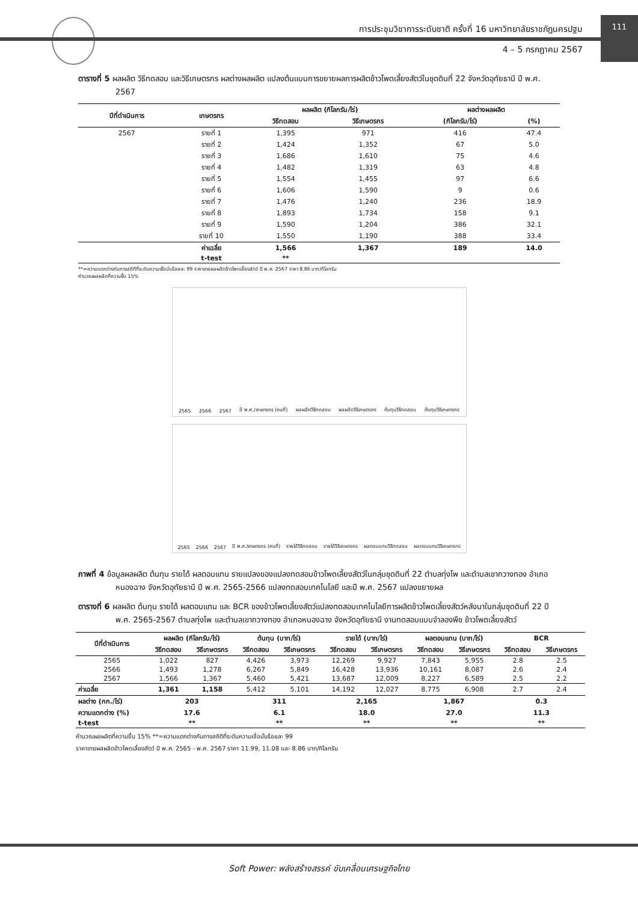การประชุมวิชาการระดับชาติ ครั้งที่ 16 มหาวิทยาลัยราชภัฏนครปฐม
4 – 5 กรกฎาคม 2567
111
ตารางที่ 5 ผลผลิต วิธีทดสอบ และวิธีเกษตรกร ผลต่างผลผลิต แปลงต้นแบบการขยายผลการผลิตข้าวโพดเลี้ยงสัตว์ในชุดดินที่ 22 จังหวัดอุทัยธานี ปี พ.ศ. 2567
| ปีที่ดำเนินการ | เกษตรกร | ผลผลิต (กิโลกรัม/ไร่) | | ผลต่างผลผลิต | |
| --- | --- | --- | --- | --- | --- |
| | | วิธีทดสอบ | วิธีเกษตรกร | (กิโลกรัม/ไร่) | (%) |
| 2567 | รายที่ 1 | 1,395 | 971 | 416 | 47.4 |
| | รายที่ 2 | 1,424 | 1,352 | 67 | 5.0 |
| | รายที่ 3 | 1,686 | 1,610 | 75 | 4.6 |
| | รายที่ 4 | 1,482 | 1,319 | 63 | 4.8 |
| | รายที่ 5 | 1,554 | 1,455 | 97 | 6.6 |
| | รายที่ 6 | 1,606 | 1,590 | 9 | 0.6 |
| | รายที่ 7 | 1,476 | 1,240 | 236 | 18.9 |
| | รายที่ 8 | 1,893 | 1,734 | 158 | 9.1 |
| | รายที่ 9 | 1,590 | 1,204 | 386 | 32.1 |
| | รายที่ 10 | 1,550 | 1,190 | 388 | 33.4 |
| | ค่าเฉลี่ย | 1,566 | 1,367 | 189 | 14.0 |
| | t-test | ** | | | |
**=ความแตกต่างกันทางสถิติที่ระดับความเชื่อมั่นร้อยละ 99 ราคาขายผลผลิตข้าวโพดเลี้ยงสัตว์ ปี พ.ศ. 2567 ราคา 8.86 บาท/กิโลกรัม
คำนวณผลผลิตที่ความชื้น 15%
2565 2566 2567 ปี พ.ศ./เกษตรกร (คนที่) ผลผลิตวิธีทดสอบ ผลผลิตวิธีเกษตรกร ต้นทุนวิธีทดสอบ ต้นทุนวิธีเกษตรกร
2565 2566 2567 ปี พ.ศ./เกษตรกร (คนที่) รายได้วิธีทดสอบ รายได้วิธีเกษตรกร ผลตอบแทนวิธีทดสอบ ผลตอบแทนวิธีเกษตรกร
ภาพที่ 4 ข้อมูลผลผลิต ต้นทุน รายได้ ผลตอบแทน รายแปลงของแปลงทดสอบข้าวโพดเลี้ยงสัตว์ในกลุ่มชุดดินที่ 22 ตำบลทุ่งโพ และตำบลเขากวางทอง อำเภอหนองฉาง จังหวัดอุทัยธานี ปี พ.ศ. 2565-2566 แปลงทดสอบเทคโนโลยี และปี พ.ศ. 2567 แปลงขยายผล
ตารางที่ 6 ผลผลิต ต้นทุน รายได้ ผลตอบแทน และ BCR ของข้าวโพดเลี้ยงสัตว์แปลงทดสอบเทคโนโลยีการผลิตข้าวโพดเลี้ยงสัตว์หลังนาในกลุ่มชุดดินที่ 22 ปี พ.ศ. 2565-2567 ตำบลทุ่งโพ และตำบลเขากวางทอง อำเภอหนองฉาง จังหวัดอุทัยธานี งานทดสอบแบบจำลองพืช ข้าวโพดเลี้ยงสัตว์
| ปีที่ดำเนินการ | ผลผลิต (กิโลกรัม/ไร่) | | ต้นทุน (บาท/ไร่) | | รายได้ (บาท/ไร่) | | ผลตอบแทน (บาท/ไร่) | | BCR | |
| --- | --- | --- | --- | --- | --- | --- | --- | --- | --- | --- |
| | วิธีทดสอบ | วิธีเกษตรกร | วิธีทดสอบ | วิธีเกษตรกร | วิธีทดสอบ | วิธีเกษตรกร | วิธีทดสอบ | วิธีเกษตรกร | วิธีทดสอบ | วิธีเกษตรกร |
| 2565 | 1,022 | 827 | 4,426 | 3,973 | 12,269 | 9,927 | 7,843 | 5,955 | 2.8 | 2.5 |
| 2566 | 1,493 | 1,278 | 6,267 | 5,849 | 16,428 | 13,936 | 10,161 | 8,087 | 2.6 | 2.4 |
| 2567 | 1,566 | 1,367 | 5,460 | 5,421 | 13,687 | 12,009 | 8,227 | 6,589 | 2.5 | 2.2 |
| ค่าเฉลี่ย | 1,361 | 1,158 | 5,412 | 5,101 | 14,192 | 12,027 | 8,775 | 6,908 | 2.7 | 2.4 |
| ผลต่าง (กก./ไร่) | 203 | | 311 | | 2,165 | | 1,867 | | 0.3 | |
| ความแตกต่าง (%) | 17.6 | | 6.1 | | 18.0 | | 27.0 | | 11.3 | |
| t-test | ** | | ** | | ** | | ** | | ** | |
คำนวณผลผลิตที่ความชื้น 15% **=ความแตกต่างกันทางสถิติที่ระดับความเชื่อมั่นร้อยละ 99
ราคาขายผลผลิตข้าวโพดเลี้ยงสัตว์ ปี พ.ศ. 2565 - พ.ศ. 2567 ราคา 11.99, 11.08 และ 8.86 บาท/กิโลกรัม
Soft Power: พลังสร้างสรรค์ ขับเคลื่อนเศรษฐกิจไทย